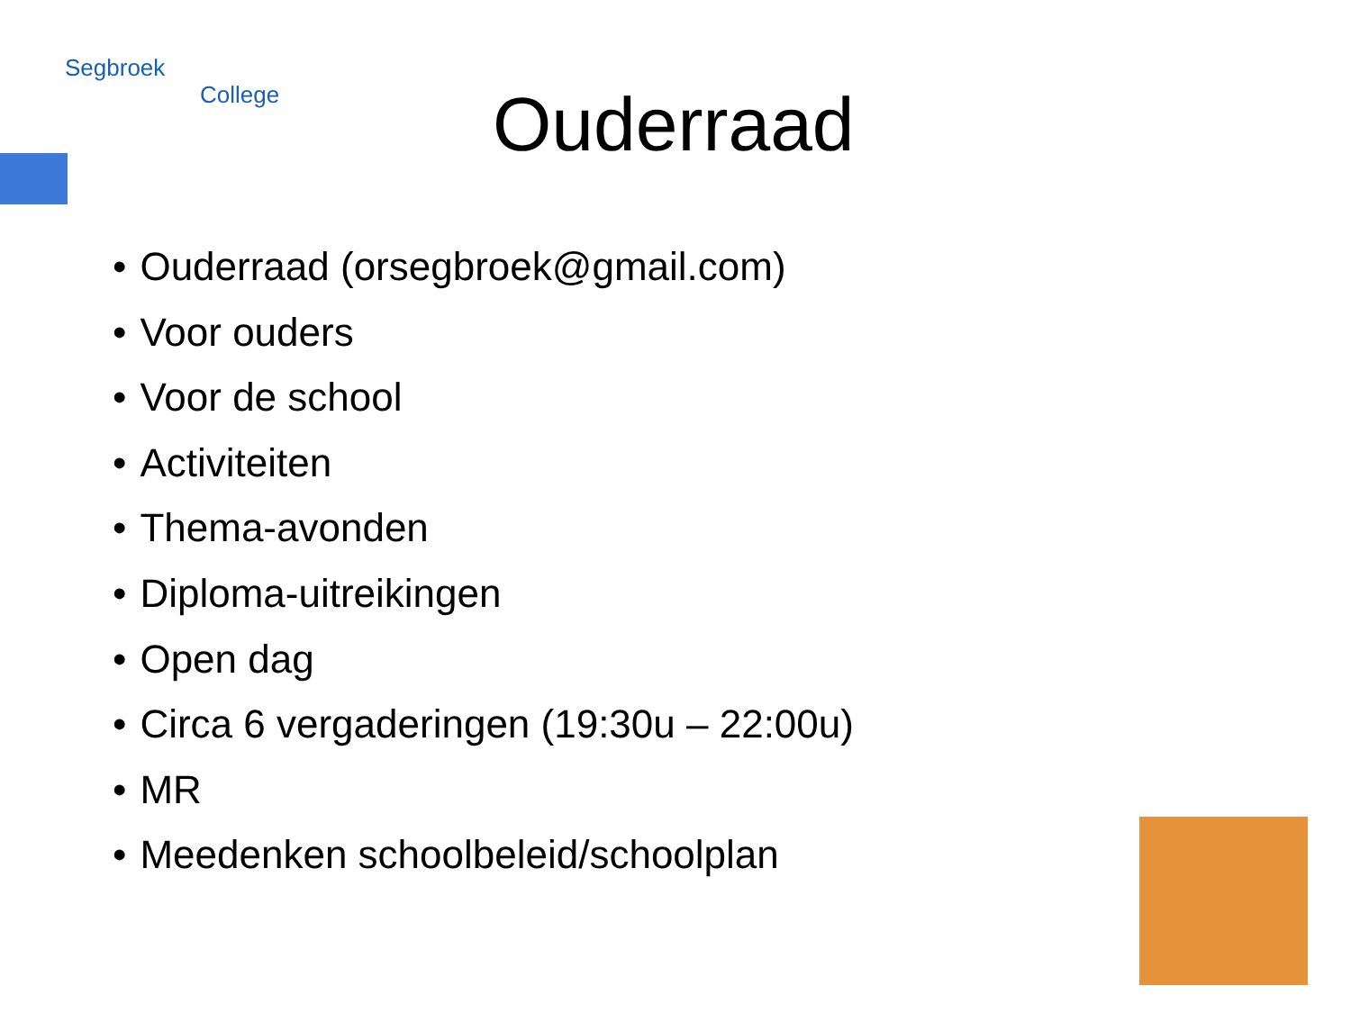Segbroek
College
Ouderraad
Ouderraad (orsegbroek@gmail.com)
Voor ouders
Voor de school
Activiteiten
Thema-avonden
Diploma-uitreikingen
Open dag
Circa 6 vergaderingen (19:30u – 22:00u)
MR
Meedenken schoolbeleid/schoolplan